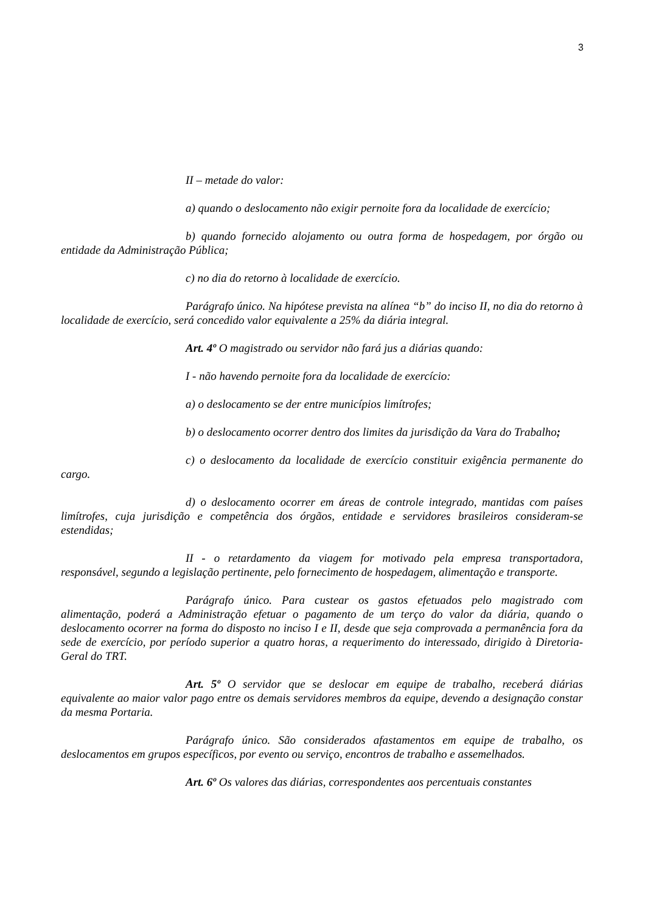3
II – metade do valor:
a) quando o deslocamento não exigir pernoite fora da localidade de exercício;
b) quando fornecido alojamento ou outra forma de hospedagem, por órgão ou entidade da Administração Pública;
c) no dia do retorno à localidade de exercício.
Parágrafo único. Na hipótese prevista na alínea “b” do inciso II, no dia do retorno à localidade de exercício, será concedido valor equivalente a 25% da diária integral.
Art. 4º O magistrado ou servidor não fará jus a diárias quando:
I - não havendo pernoite fora da localidade de exercício:
a) o deslocamento se der entre municípios limítrofes;
b) o deslocamento ocorrer dentro dos limites da jurisdição da Vara do Trabalho;
c) o deslocamento da localidade de exercício constituir exigência permanente do cargo.
d) o deslocamento ocorrer em áreas de controle integrado, mantidas com países limítrofes, cuja jurisdição e competência dos órgãos, entidade e servidores brasileiros consideram-se estendidas;
II - o retardamento da viagem for motivado pela empresa transportadora, responsável, segundo a legislação pertinente, pelo fornecimento de hospedagem, alimentação e transporte.
Parágrafo único. Para custear os gastos efetuados pelo magistrado com alimentação, poderá a Administração efetuar o pagamento de um terço do valor da diária, quando o deslocamento ocorrer na forma do disposto no inciso I e II, desde que seja comprovada a permanência fora da sede de exercício, por período superior a quatro horas, a requerimento do interessado, dirigido à Diretoria-Geral do TRT.
Art. 5º O servidor que se deslocar em equipe de trabalho, receberá diárias equivalente ao maior valor pago entre os demais servidores membros da equipe, devendo a designação constar da mesma Portaria.
Parágrafo único. São considerados afastamentos em equipe de trabalho, os deslocamentos em grupos específicos, por evento ou serviço, encontros de trabalho e assemelhados.
Art. 6º Os valores das diárias, correspondentes aos percentuais constantes